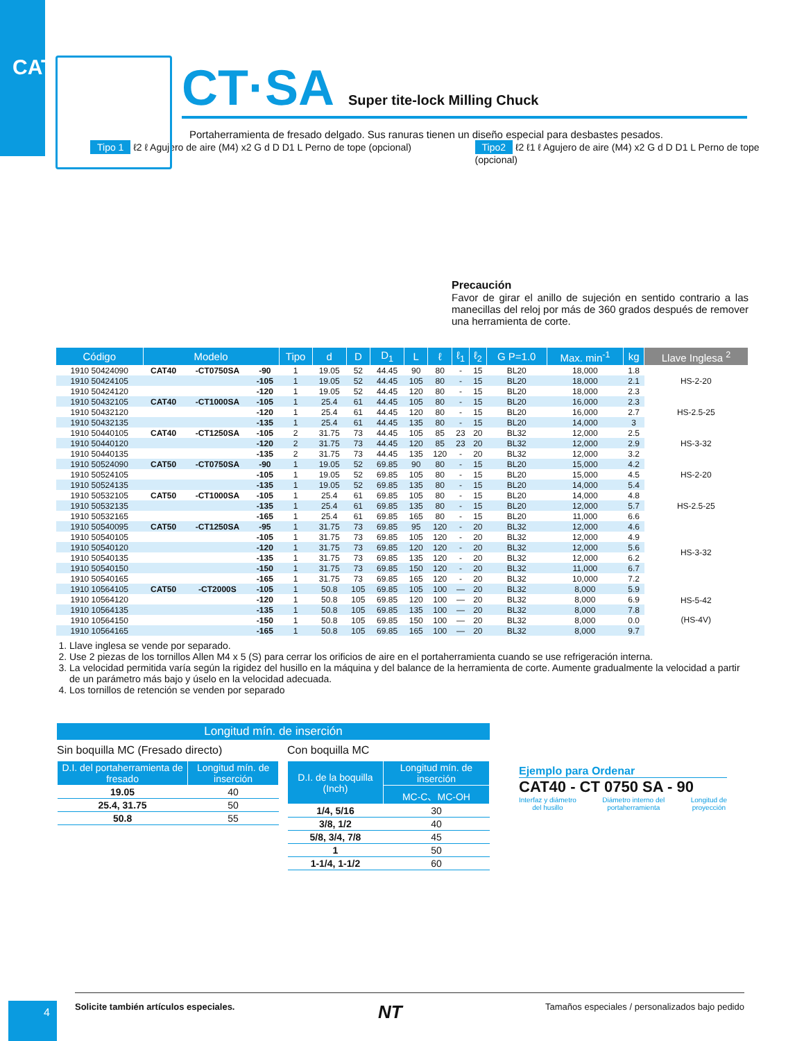CAT
CT·SA Super tite-lock Milling Chuck
Portaherramienta de fresado delgado. Sus ranuras tienen un diseño especial para desbastes pesados.
Tipo 1 ℓ2 ℓ Agujero de aire (M4) x2 G d D D1 L Perno de tope (opcional)
Tipo2 ℓ2 ℓ1 ℓ Agujero de aire (M4) x2 G d D D1 L Perno de tope (opcional)
Precaución
Favor de girar el anillo de sujeción en sentido contrario a las manecillas del reloj por más de 360 grados después de remover una herramienta de corte.
| Código | Modelo | | | Tipo | d | D | D<sub>1</sub> | L | ℓ | ℓ<sub>1</sub> | ℓ<sub>2</sub> | G P=1.0 | Max. min<sup>-1</sup> | kg | Llave Inglesa <sup>2</sup> |
| --- | --- | --- | --- | --- | --- | --- | --- | --- | --- | --- | --- | --- | --- | --- | --- |
| 1910 50424090 | CAT40 | -CT0750SA | -90 | 1 | 19.05 | 52 | 44.45 | 90 | 80 | - | 15 | BL20 | 18,000 | 1.8 | HS-2-20 |
| 1910 50424105 | | | -105 | 1 | 19.05 | 52 | 44.45 | 105 | 80 | - | 15 | BL20 | 18,000 | 2.1 | |
| 1910 50424120 | | | -120 | 1 | 19.05 | 52 | 44.45 | 120 | 80 | - | 15 | BL20 | 18,000 | 2.3 | |
| 1910 50432105 | CAT40 | -CT1000SA | -105 | 1 | 25.4 | 61 | 44.45 | 105 | 80 | - | 15 | BL20 | 16,000 | 2.3 | HS-2.5-25 |
| 1910 50432120 | | | -120 | 1 | 25.4 | 61 | 44.45 | 120 | 80 | - | 15 | BL20 | 16,000 | 2.7 | |
| 1910 50432135 | | | -135 | 1 | 25.4 | 61 | 44.45 | 135 | 80 | - | 15 | BL20 | 14,000 | 3 | |
| 1910 50440105 | CAT40 | -CT1250SA | -105 | 2 | 31.75 | 73 | 44.45 | 105 | 85 | 23 | 20 | BL32 | 12,000 | 2.5 | HS-3-32 |
| 1910 50440120 | | | -120 | 2 | 31.75 | 73 | 44.45 | 120 | 85 | 23 | 20 | BL32 | 12,000 | 2.9 | |
| 1910 50440135 | | | -135 | 2 | 31.75 | 73 | 44.45 | 135 | 120 | - | 20 | BL32 | 12,000 | 3.2 | |
| 1910 50524090 | CAT50 | -CT0750SA | -90 | 1 | 19.05 | 52 | 69.85 | 90 | 80 | - | 15 | BL20 | 15,000 | 4.2 | HS-2-20 |
| 1910 50524105 | | | -105 | 1 | 19.05 | 52 | 69.85 | 105 | 80 | - | 15 | BL20 | 15,000 | 4.5 | |
| 1910 50524135 | | | -135 | 1 | 19.05 | 52 | 69.85 | 135 | 80 | - | 15 | BL20 | 14,000 | 5.4 | |
| 1910 50532105 | CAT50 | -CT1000SA | -105 | 1 | 25.4 | 61 | 69.85 | 105 | 80 | - | 15 | BL20 | 14,000 | 4.8 | HS-2.5-25 |
| 1910 50532135 | | | -135 | 1 | 25.4 | 61 | 69.85 | 135 | 80 | - | 15 | BL20 | 12,000 | 5.7 | |
| 1910 50532165 | | | -165 | 1 | 25.4 | 61 | 69.85 | 165 | 80 | - | 15 | BL20 | 11,000 | 6.6 | |
| 1910 50540095 | CAT50 | -CT1250SA | -95 | 1 | 31.75 | 73 | 69.85 | 95 | 120 | - | 20 | BL32 | 12,000 | 4.6 | HS-3-32 |
| 1910 50540105 | | | -105 | 1 | 31.75 | 73 | 69.85 | 105 | 120 | - | 20 | BL32 | 12,000 | 4.9 | |
| 1910 50540120 | | | -120 | 1 | 31.75 | 73 | 69.85 | 120 | 120 | - | 20 | BL32 | 12,000 | 5.6 | |
| 1910 50540135 | | | -135 | 1 | 31.75 | 73 | 69.85 | 135 | 120 | - | 20 | BL32 | 12,000 | 6.2 | |
| 1910 50540150 | | | -150 | 1 | 31.75 | 73 | 69.85 | 150 | 120 | - | 20 | BL32 | 11,000 | 6.7 | |
| 1910 50540165 | | | -165 | 1 | 31.75 | 73 | 69.85 | 165 | 120 | - | 20 | BL32 | 10,000 | 7.2 | |
| 1910 10564105 | CAT50 | -CT2000S | -105 | 1 | 50.8 | 105 | 69.85 | 105 | 100 | — | 20 | BL32 | 8,000 | 5.9 | HS-5-42 (HS-4V) |
| 1910 10564120 | | | -120 | 1 | 50.8 | 105 | 69.85 | 120 | 100 | — | 20 | BL32 | 8,000 | 6.9 | |
| 1910 10564135 | | | -135 | 1 | 50.8 | 105 | 69.85 | 135 | 100 | — | 20 | BL32 | 8,000 | 7.8 | |
| 1910 10564150 | | | -150 | 1 | 50.8 | 105 | 69.85 | 150 | 100 | — | 20 | BL32 | 8,000 | 0.0 | |
| 1910 10564165 | | | -165 | 1 | 50.8 | 105 | 69.85 | 165 | 100 | — | 20 | BL32 | 8,000 | 9.7 | |
1. Llave inglesa se vende por separado.
2. Use 2 piezas de los tornillos Allen M4 x 5 (S) para cerrar los orificios de aire en el portaherramienta cuando se use refrigeración interna.
3. La velocidad permitida varía según la rigidez del husillo en la máquina y del balance de la herramienta de corte. Aumente gradualmente la velocidad a partir de un parámetro más bajo y úselo en la velocidad adecuada.
4. Los tornillos de retención se venden por separado
Longitud mín. de inserción
Sin boquilla MC (Fresado directo)
| D.I. del portaherramienta de fresado | Longitud mín. de inserción |
| --- | --- |
| 19.05 | 40 |
| 25.4, 31.75 | 50 |
| 50.8 | 55 |
Con boquilla MC
| D.I. de la boquilla (Inch) | Longitud mín. de inserción |
| --- | --- |
| | MC-C、MC-OH |
| 1/4, 5/16 | 30 |
| 3/8, 1/2 | 40 |
| 5/8, 3/4, 7/8 | 45 |
| 1 | 50 |
| 1-1/4, 1-1/2 | 60 |
Ejemplo para Ordenar
CAT40 - CT 0750 SA - 90
Interfaz y diámetro
del husillo Diámetro interno del
portaherramienta Longitud de
proyección
4
Solicite también artículos especiales. NT Tamaños especiales / personalizados bajo pedido